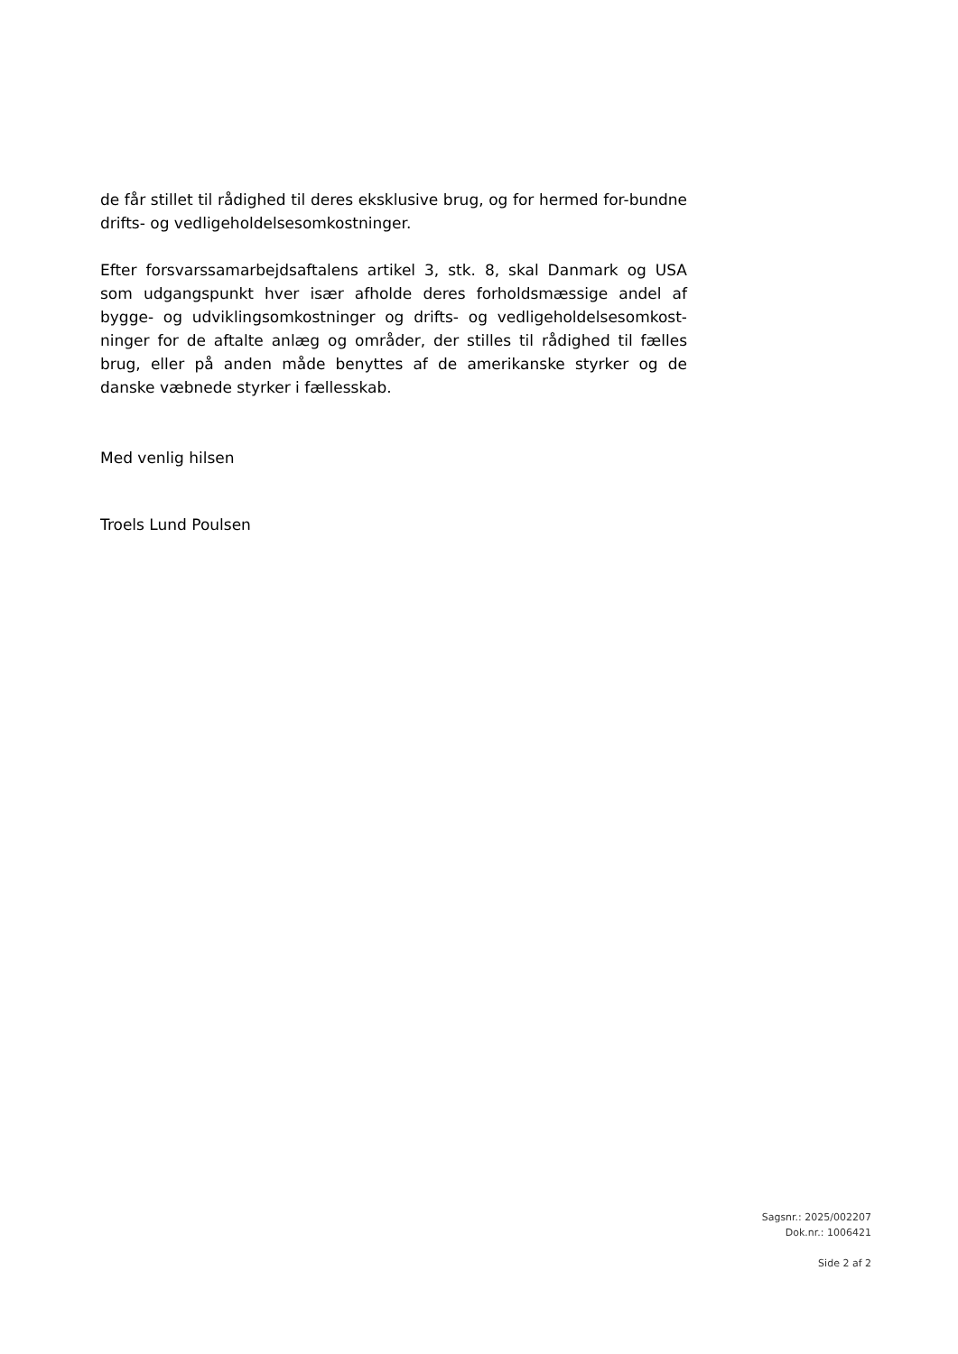de får stillet til rådighed til deres eksklusive brug, og for hermed for-bundne drifts- og vedligeholdelsesomkostninger.
Efter forsvarssamarbejdsaftalens artikel 3, stk. 8, skal Danmark og USA som udgangspunkt hver især afholde deres forholdsmæssige andel af bygge- og udviklingsomkostninger og drifts- og vedligeholdelsesomkost-ninger for de aftalte anlæg og områder, der stilles til rådighed til fælles brug, eller på anden måde benyttes af de amerikanske styrker og de danske væbnede styrker i fællesskab.
Med venlig hilsen
Troels Lund Poulsen
Sagsnr.: 2025/002207
Dok.nr.: 1006421
Side 2 af 2